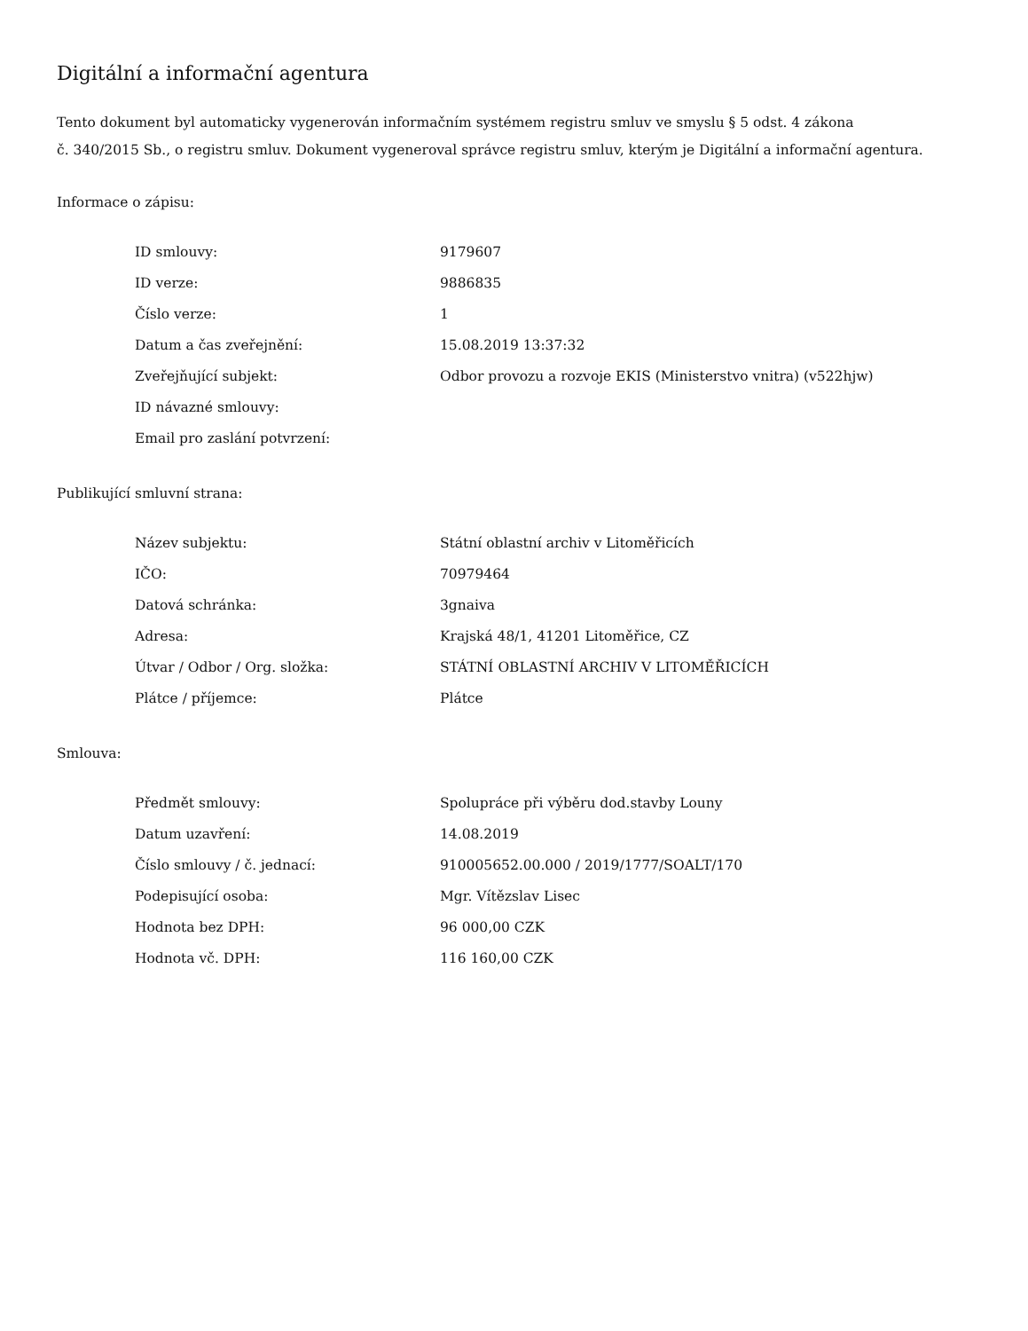Digitální a informační agentura
Tento dokument byl automaticky vygenerován informačním systémem registru smluv ve smyslu § 5 odst. 4 zákona
č. 340/2015 Sb., o registru smluv. Dokument vygeneroval správce registru smluv, kterým je Digitální a informační agentura.
Informace o zápisu:
| ID smlouvy: | 9179607 |
| ID verze: | 9886835 |
| Číslo verze: | 1 |
| Datum a čas zveřejnění: | 15.08.2019 13:37:32 |
| Zveřejňující subjekt: | Odbor provozu a rozvoje EKIS (Ministerstvo vnitra) (v522hjw) |
| ID návazné smlouvy: | |
| Email pro zaslání potvrzení: | |
Publikující smluvní strana:
| Název subjektu: | Státní oblastní archiv v Litoměřicích |
| IČO: | 70979464 |
| Datová schránka: | 3gnaiva |
| Adresa: | Krajská 48/1, 41201 Litoměřice, CZ |
| Útvar / Odbor / Org. složka: | STÁTNÍ OBLASTNÍ ARCHIV V LITOMĚŘICÍCH |
| Plátce / příjemce: | Plátce |
Smlouva:
| Předmět smlouvy: | Spolupráce při výběru dod.stavby Louny |
| Datum uzavření: | 14.08.2019 |
| Číslo smlouvy / č. jednací: | 910005652.00.000 / 2019/1777/SOALT/170 |
| Podepisující osoba: | Mgr. Vítězslav Lisec |
| Hodnota bez DPH: | 96 000,00 CZK |
| Hodnota vč. DPH: | 116 160,00 CZK |